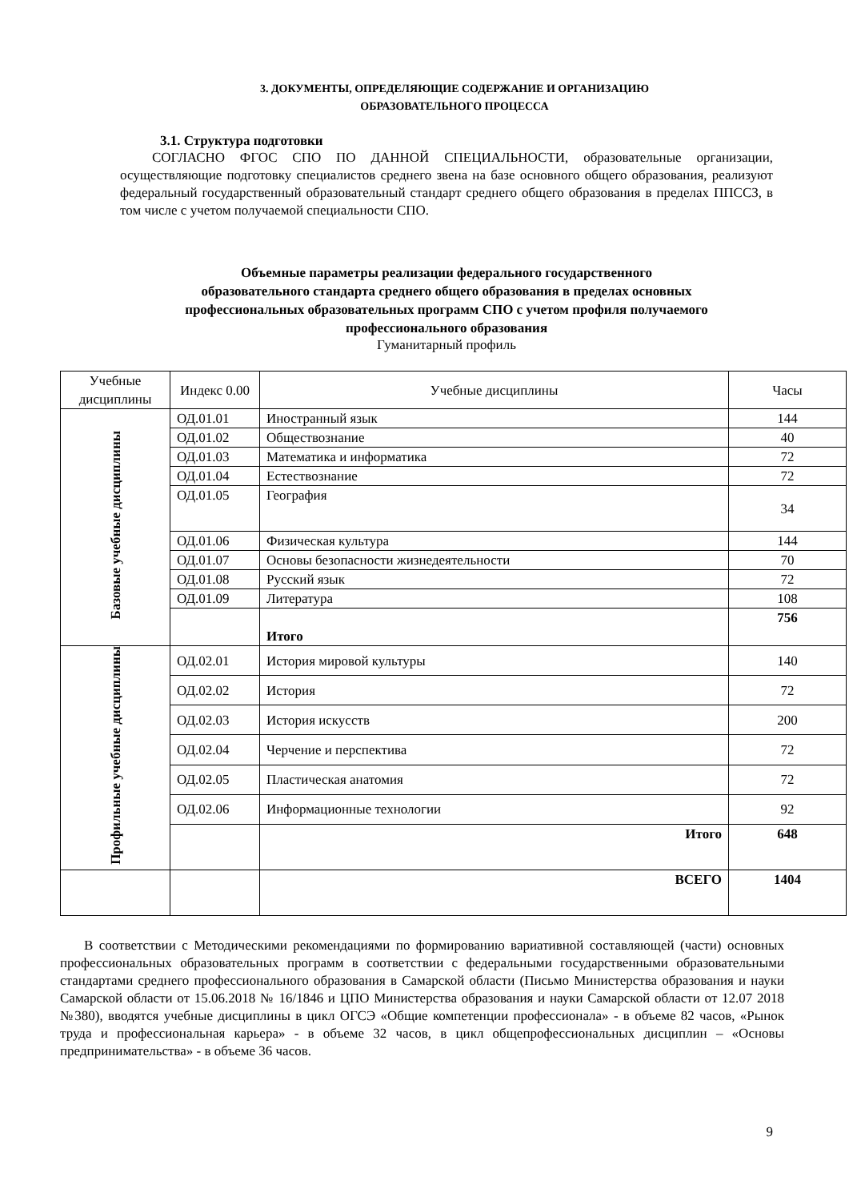3. ДОКУМЕНТЫ, ОПРЕДЕЛЯЮЩИЕ СОДЕРЖАНИЕ И ОРГАНИЗАЦИЮ
ОБРАЗОВАТЕЛЬНОГО ПРОЦЕССА
3.1. Структура подготовки
СОГЛАСНО ФГОС СПО ПО ДАННОЙ СПЕЦИАЛЬНОСТИ, образовательные организации, осуществляющие подготовку специалистов среднего звена на базе основного общего образования, реализуют федеральный государственный образовательный стандарт среднего общего образования в пределах ППССЗ, в том числе с учетом получаемой специальности СПО.
Объемные параметры реализации федерального государственного
образовательного стандарта среднего общего образования в пределах основных
профессиональных образовательных программ СПО с учетом профиля получаемого
профессионального образования
Гуманитарный профиль
| Учебные дисциплины | Индекс 0.00 | Учебные дисциплины | Часы |
| Базовые учебные дисциплины | ОД.01.01 | Иностранный язык | 144 |
| | ОД.01.02 | Обществознание | 40 |
| | ОД.01.03 | Математика и информатика | 72 |
| | ОД.01.04 | Естествознание | 72 |
| | ОД.01.05 | География | 34 |
| | ОД.01.06 | Физическая культура | 144 |
| | ОД.01.07 | Основы безопасности жизнедеятельности | 70 |
| | ОД.01.08 | Русский язык | 72 |
| | ОД.01.09 | Литература | 108 |
| | | Итого | 756 |
| Профильные учебные дисциплины | ОД.02.01 | История мировой культуры | 140 |
| | ОД.02.02 | История | 72 |
| | ОД.02.03 | История искусств | 200 |
| | ОД.02.04 | Черчение и перспектива | 72 |
| | ОД.02.05 | Пластическая анатомия | 72 |
| | ОД.02.06 | Информационные технологии | 92 |
| | | Итого | 648 |
| | | ВСЕГО | 1404 |
В соответствии с Методическими рекомендациями по формированию вариативной составляющей (части) основных профессиональных образовательных программ в соответствии с федеральными государственными образовательными стандартами среднего профессионального образования в Самарской области (Письмо Министерства образования и науки Самарской области от 15.06.2018 № 16/1846 и ЦПО Министерства образования и науки Самарской области от 12.07 2018 №380), вводятся учебные дисциплины в цикл ОГСЭ «Общие компетенции профессионала» - в объеме 82 часов, «Рынок труда и профессиональная карьера» - в объеме 32 часов, в цикл общепрофессиональных дисциплин – «Основы предпринимательства» - в объеме 36 часов.
9